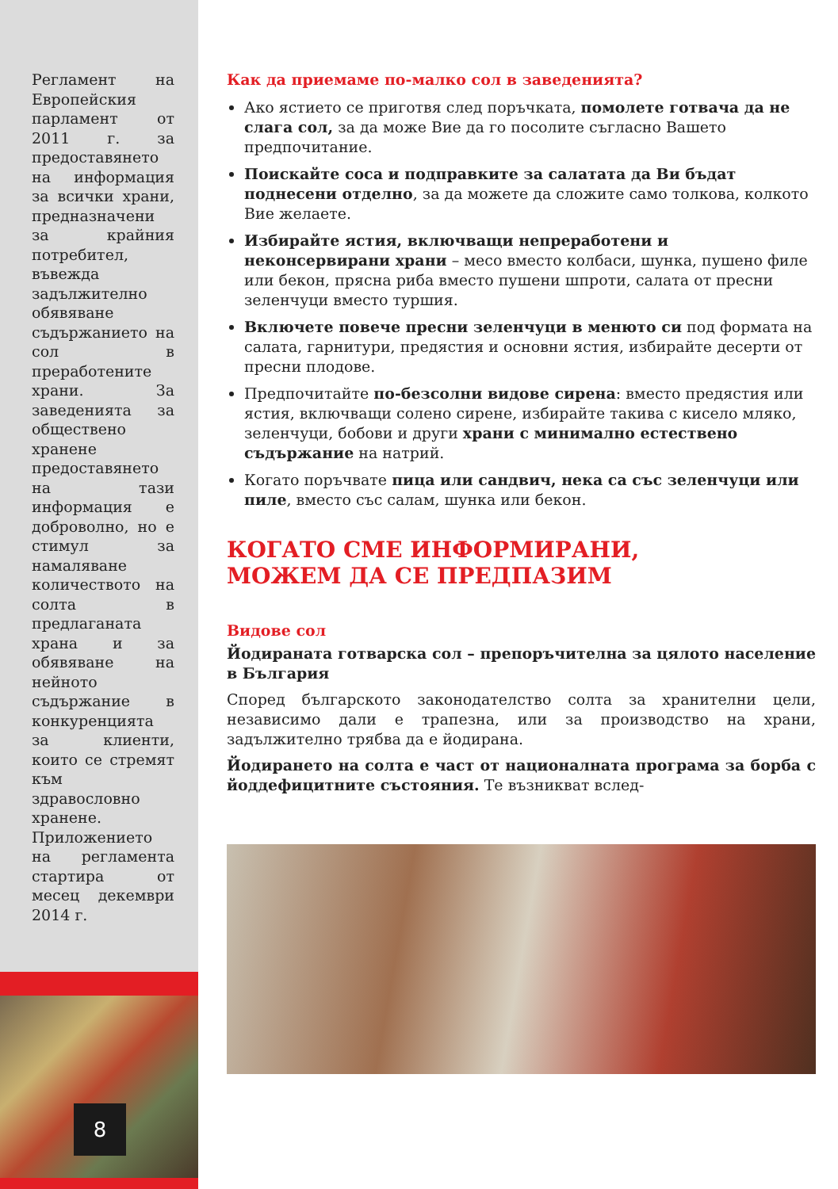Регламент на Европейския парламент от 2011 г. за предоставянето на информация за всички храни, предназначени за крайния потребител, въвежда задължително обявяване съдържанието на сол в преработените храни. За заведенията за обществено хранене предоставянето на тази информация е доброволно, но е стимул за намаляване количеството на солта в предлаганата храна и за обявяване на нейното съдържание в конкуренцията за клиенти, които се стремят към здравословно хранене. Приложението на регламента стартира от месец декември 2014 г.
8
Как да приемаме по-малко сол в заведенията?
Ако ястието се приготвя след поръчката, помолете готвача да не слага сол, за да може Вие да го посолите съгласно Вашето предпочитание.
Поискайте соса и подправките за салатата да Ви бъдат поднесени отделно, за да можете да сложите само толкова, колкото Вие желаете.
Избирайте ястия, включващи непреработени и неконсервирани храни – месо вместо колбаси, шунка, пушено филе или бекон, прясна риба вместо пушени шпроти, салата от пресни зеленчуци вместо туршия.
Включете повече пресни зеленчуци в менюто си под формата на салата, гарнитури, предястия и основни ястия, избирайте десерти от пресни плодове.
Предпочитайте по-безсолни видове сирена: вместо предястия или ястия, включващи солено сирене, избирайте такива с кисело мляко, зеленчуци, бобови и други храни с минимално естествено съдържание на натрий.
Когато поръчвате пица или сандвич, нека са със зеленчуци или пиле, вместо със салам, шунка или бекон.
КОГАТО СМЕ ИНФОРМИРАНИ,
МОЖЕМ ДА СЕ ПРЕДПАЗИМ
Видове сол
Йодираната готварска сол – препоръчителна за цялото население в България
Според българското законодателство солта за хранителни цели, независимо дали е трапезна, или за производство на храни, задължително трябва да е йодирана.
Йодирането на солта е част от националната програма за борба с йоддефицитните състояния. Те възникват вслед-